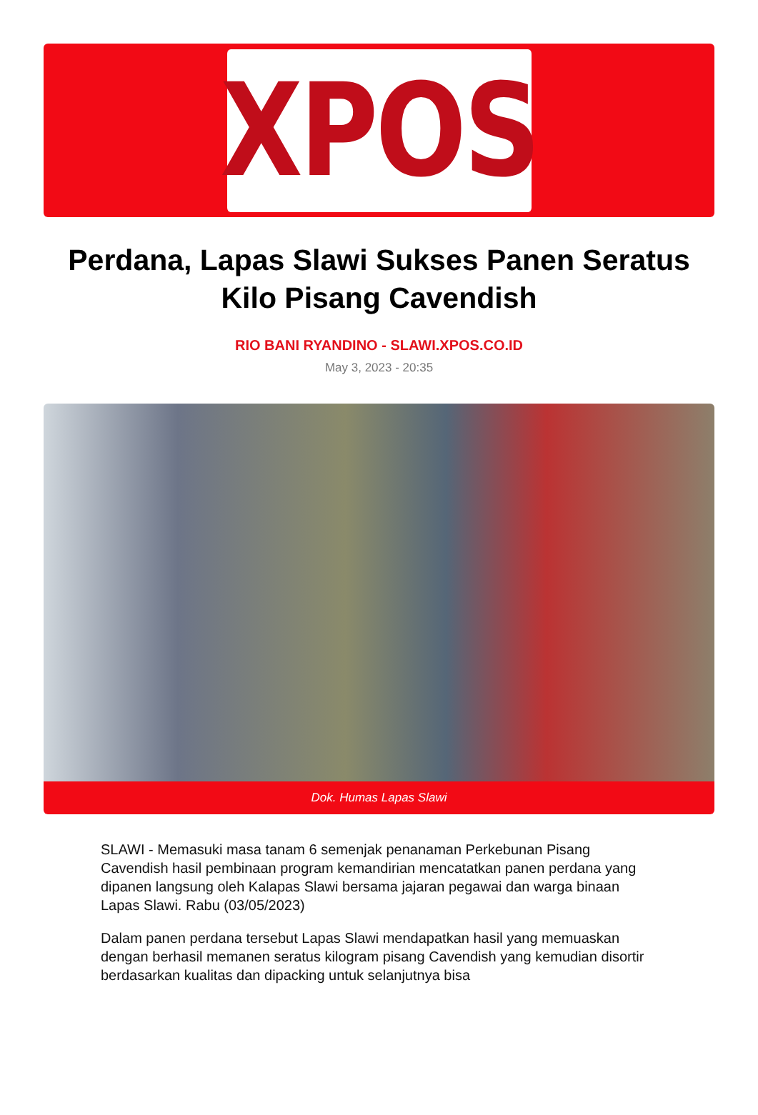XPOS
Perdana, Lapas Slawi Sukses Panen Seratus Kilo Pisang Cavendish
RIO BANI RYANDINO - SLAWI.XPOS.CO.ID
May 3, 2023 - 20:35
Dok. Humas Lapas Slawi
SLAWI - Memasuki masa tanam 6 semenjak penanaman Perkebunan Pisang Cavendish hasil pembinaan program kemandirian mencatatkan panen perdana yang dipanen langsung oleh Kalapas Slawi bersama jajaran pegawai dan warga binaan Lapas Slawi. Rabu (03/05/2023)
Dalam panen perdana tersebut Lapas Slawi mendapatkan hasil yang memuaskan dengan berhasil memanen seratus kilogram pisang Cavendish yang kemudian disortir berdasarkan kualitas dan dipacking untuk selanjutnya bisa